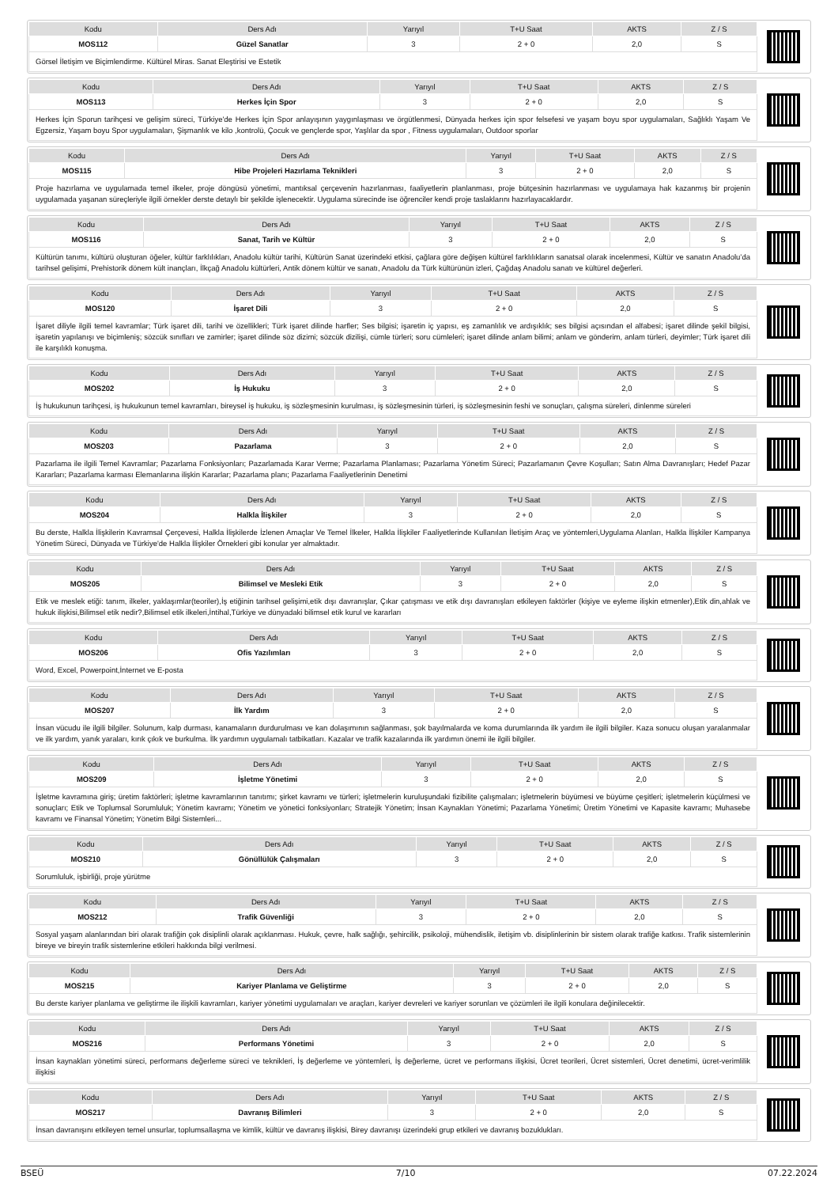| Kodu | Ders Adı | Yarıyıl | T+U Saat | AKTS | Z / S |
| --- | --- | --- | --- | --- | --- |
| MOS112 | Güzel Sanatlar | 3 | 2 + 0 | 2,0 | S |
Görsel İletişim ve Biçimlendirme. Kültürel Miras. Sanat Eleştirisi ve Estetik
| Kodu | Ders Adı | Yarıyıl | T+U Saat | AKTS | Z / S |
| --- | --- | --- | --- | --- | --- |
| MOS113 | Herkes İçin Spor | 3 | 2 + 0 | 2,0 | S |
Herkes İçin Sporun tarihçesi ve gelişim süreci, Türkiye'de Herkes İçin Spor anlayışının yaygınlaşması ve örgütlenmesi, Dünyada herkes için spor felsefesi ve yaşam boyu spor uygulamaları, Sağlıklı Yaşam Ve Egzersiz, Yaşam boyu Spor uygulamaları, Şişmanlık ve kilo ,kontrolü, Çocuk ve gençlerde spor, Yaşlılar da spor , Fitness uygulamaları, Outdoor sporlar
| Kodu | Ders Adı | Yarıyıl | T+U Saat | AKTS | Z / S |
| --- | --- | --- | --- | --- | --- |
| MOS115 | Hibe Projeleri Hazırlama Teknikleri | 3 | 2 + 0 | 2,0 | S |
Proje hazırlama ve uygulamada temel ilkeler, proje döngüsü yönetimi, mantıksal çerçevenin hazırlanması, faaliyetlerin planlanması, proje bütçesinin hazırlanması ve uygulamaya hak kazanmış bir projenin uygulamada yaşanan süreçleriyle ilgili örnekler derste detaylı bir şekilde işlenecektir. Uygulama sürecinde ise öğrenciler kendi proje taslaklarını hazırlayacaklardır.
| Kodu | Ders Adı | Yarıyıl | T+U Saat | AKTS | Z / S |
| --- | --- | --- | --- | --- | --- |
| MOS116 | Sanat, Tarih ve Kültür | 3 | 2 + 0 | 2,0 | S |
Kültürün tanımı, kültürü oluşturan öğeler, kültür farklılıkları, Anadolu kültür tarihi, Kültürün Sanat üzerindeki etkisi, çağlara göre değişen kültürel farklılıkların sanatsal olarak incelenmesi, Kültür ve sanatın Anadolu’da tarihsel gelişimi, Prehistorik dönem kült inançları, İlkçağ Anadolu kültürleri, Antik dönem kültür ve sanatı, Anadolu da Türk kültürünün izleri, Çağdaş Anadolu sanatı ve kültürel değerleri.
| Kodu | Ders Adı | Yarıyıl | T+U Saat | AKTS | Z / S |
| --- | --- | --- | --- | --- | --- |
| MOS120 | İşaret Dili | 3 | 2 + 0 | 2,0 | S |
İşaret diliyle ilgili temel kavramlar; Türk işaret dili, tarihi ve özellikleri; Türk işaret dilinde harfler; Ses bilgisi; işaretin iç yapısı, eş zamanlılık ve ardışıklık; ses bilgisi açısından el alfabesi; işaret dilinde şekil bilgisi, işaretin yapılanışı ve biçimleniş; sözcük sınıfları ve zamirler; işaret dilinde söz dizimi; sözcük dizilişi, cümle türleri; soru cümleleri; işaret dilinde anlam bilimi; anlam ve gönderim, anlam türleri, deyimler; Türk işaret dili ile karşılıklı konuşma.
| Kodu | Ders Adı | Yarıyıl | T+U Saat | AKTS | Z / S |
| --- | --- | --- | --- | --- | --- |
| MOS202 | İş Hukuku | 3 | 2 + 0 | 2,0 | S |
İş hukukunun tarihçesi, iş hukukunun temel kavramları, bireysel iş hukuku, iş sözleşmesinin kurulması, iş sözleşmesinin türleri, iş sözleşmesinin feshi ve sonuçları, çalışma süreleri, dinlenme süreleri
| Kodu | Ders Adı | Yarıyıl | T+U Saat | AKTS | Z / S |
| --- | --- | --- | --- | --- | --- |
| MOS203 | Pazarlama | 3 | 2 + 0 | 2,0 | S |
Pazarlama ile ilgili Temel Kavramlar; Pazarlama Fonksiyonları; Pazarlamada Karar Verme; Pazarlama Planlaması; Pazarlama Yönetim Süreci; Pazarlamanın Çevre Koşulları; Satın Alma Davranışları; Hedef Pazar Kararları; Pazarlama karması Elemanlarına ilişkin Kararlar; Pazarlama planı; Pazarlama Faaliyetlerinin Denetimi
| Kodu | Ders Adı | Yarıyıl | T+U Saat | AKTS | Z / S |
| --- | --- | --- | --- | --- | --- |
| MOS204 | Halkla İlişkiler | 3 | 2 + 0 | 2,0 | S |
Bu derste, Halkla İlişkilerin Kavramsal Çerçevesi, Halkla İlişkilerde İzlenen Amaçlar Ve Temel İlkeler, Halkla İlişkiler Faaliyetlerinde Kullanılan İletişim Araç ve yöntemleri,Uygulama Alanları, Halkla İlişkiler Kampanya Yönetim Süreci, Dünyada ve Türkiye'de Halkla İlişkiler Örnekleri gibi konular yer almaktadır.
| Kodu | Ders Adı | Yarıyıl | T+U Saat | AKTS | Z / S |
| --- | --- | --- | --- | --- | --- |
| MOS205 | Bilimsel ve Mesleki Etik | 3 | 2 + 0 | 2,0 | S |
Etik ve meslek etiği: tanım, ilkeler, yaklaşımlar(teoriler),İş etiğinin tarihsel gelişimi,etik dışı davranışlar, Çıkar çatışması ve etik dışı davranışları etkileyen faktörler (kişiye ve eyleme ilişkin etmenler),Etik din,ahlak ve hukuk ilişkisi,Bilimsel etik nedir?,Bilimsel etik ilkeleri,İntihal,Türkiye ve dünyadaki bilimsel etik kurul ve kararları
| Kodu | Ders Adı | Yarıyıl | T+U Saat | AKTS | Z / S |
| --- | --- | --- | --- | --- | --- |
| MOS206 | Ofis Yazılımları | 3 | 2 + 0 | 2,0 | S |
Word, Excel, Powerpoint,İnternet ve E-posta
| Kodu | Ders Adı | Yarıyıl | T+U Saat | AKTS | Z / S |
| --- | --- | --- | --- | --- | --- |
| MOS207 | İlk Yardım | 3 | 2 + 0 | 2,0 | S |
İnsan vücudu ile ilgili bilgiler. Solunum, kalp durması, kanamaların durdurulması ve kan dolaşımının sağlanması, şok bayılmalarda ve koma durumlarında ilk yardım ile ilgili bilgiler. Kaza sonucu oluşan yaralanmalar ve ilk yardım, yanık yaraları, kırık çıkık ve burkulma. İlk yardımın uygulamalı tatbikatları. Kazalar ve trafik kazalarında ilk yardımın önemi ile ilgili bilgiler.
| Kodu | Ders Adı | Yarıyıl | T+U Saat | AKTS | Z / S |
| --- | --- | --- | --- | --- | --- |
| MOS209 | İşletme Yönetimi | 3 | 2 + 0 | 2,0 | S |
İşletme kavramına giriş; üretim faktörleri; işletme kavramlarının tanıtımı; şirket kavramı ve türleri; işletmelerin kuruluşundaki fizibilite çalışmaları; işletmelerin büyümesi ve büyüme çeşitleri; işletmelerin küçülmesi ve sonuçları; Etik ve Toplumsal Sorumluluk; Yönetim kavramı; Yönetim ve yönetici fonksiyonları; Stratejik Yönetim; İnsan Kaynakları Yönetimi; Pazarlama Yönetimi; Üretim Yönetimi ve Kapasite kavramı; Muhasebe kavramı ve Finansal Yönetim; Yönetim Bilgi Sistemleri...
| Kodu | Ders Adı | Yarıyıl | T+U Saat | AKTS | Z / S |
| --- | --- | --- | --- | --- | --- |
| MOS210 | Gönüllülük Çalışmaları | 3 | 2 + 0 | 2,0 | S |
Sorumluluk, işbirliği, proje yürütme
| Kodu | Ders Adı | Yarıyıl | T+U Saat | AKTS | Z / S |
| --- | --- | --- | --- | --- | --- |
| MOS212 | Trafik Güvenliği | 3 | 2 + 0 | 2,0 | S |
Sosyal yaşam alanlarından biri olarak trafiğin çok disiplinli olarak açıklanması. Hukuk, çevre, halk sağlığı, şehircilik, psikoloji, mühendislik, iletişim vb. disiplinlerinin bir sistem olarak trafiğe katkısı. Trafik sistemlerinin bireye ve bireyin trafik sistemlerine etkileri hakkında bilgi verilmesi.
| Kodu | Ders Adı | Yarıyıl | T+U Saat | AKTS | Z / S |
| --- | --- | --- | --- | --- | --- |
| MOS215 | Kariyer Planlama ve Geliştirme | 3 | 2 + 0 | 2,0 | S |
Bu derste kariyer planlama ve geliştirme ile ilişkili kavramları, kariyer yönetimi uygulamaları ve araçları, kariyer devreleri ve kariyer sorunları ve çözümleri ile ilgili konulara değinilecektir.
| Kodu | Ders Adı | Yarıyıl | T+U Saat | AKTS | Z / S |
| --- | --- | --- | --- | --- | --- |
| MOS216 | Performans Yönetimi | 3 | 2 + 0 | 2,0 | S |
İnsan kaynakları yönetimi süreci, performans değerleme süreci ve teknikleri, İş değerleme ve yöntemleri, İş değerleme, ücret ve performans ilişkisi, Ücret teorileri, Ücret sistemleri, Ücret denetimi, ücret-verimlilik ilişkisi
| Kodu | Ders Adı | Yarıyıl | T+U Saat | AKTS | Z / S |
| --- | --- | --- | --- | --- | --- |
| MOS217 | Davranış Bilimleri | 3 | 2 + 0 | 2,0 | S |
İnsan davranışını etkileyen temel unsurlar, toplumsallaşma ve kimlik, kültür ve davranış ilişkisi, Birey davranışı üzerindeki grup etkileri ve davranış bozuklukları.
BSEÜ 7/10 07.22.2024